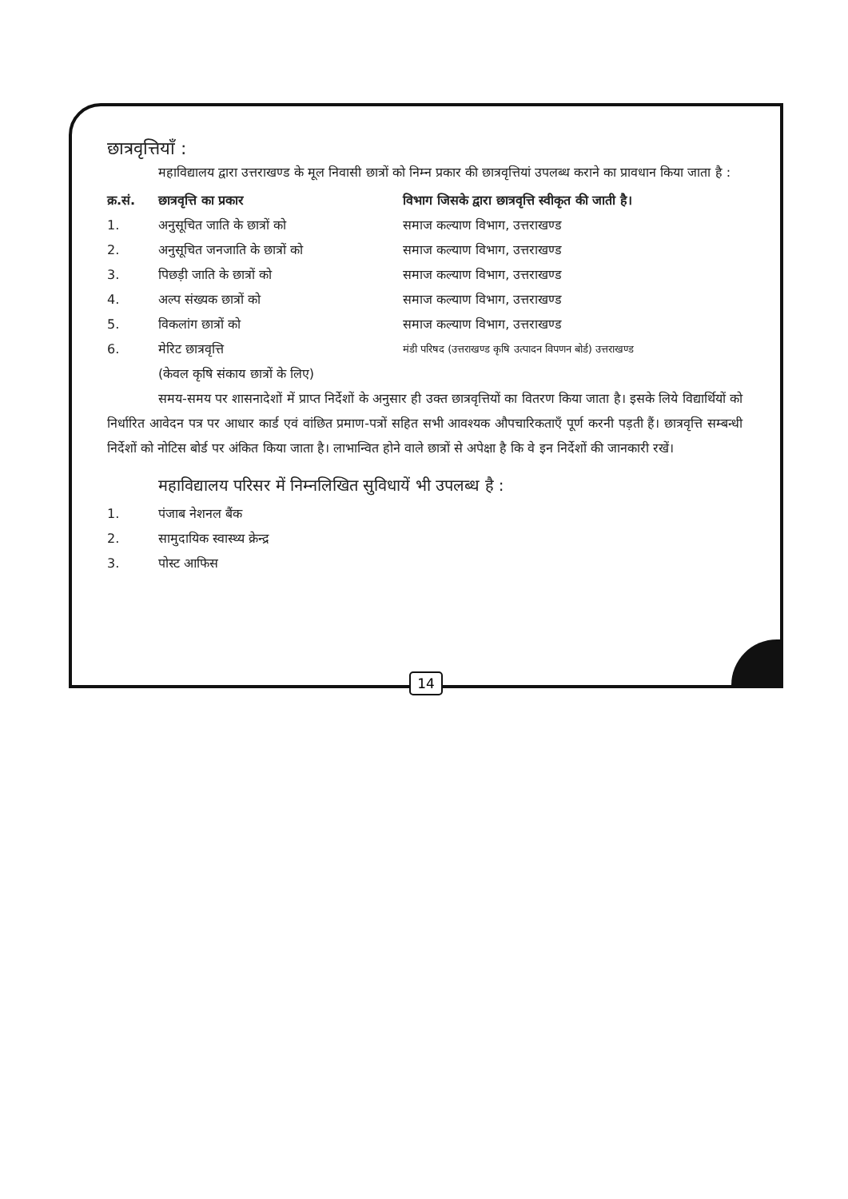छात्रवृत्तियाँ :
महाविद्यालय द्वारा उत्तराखण्ड के मूल निवासी छात्रों को निम्न प्रकार की छात्रवृत्तियां उपलब्ध कराने का प्रावधान किया जाता है :
| क्र.सं. | छात्रवृत्ति का प्रकार | विभाग जिसके द्वारा छात्रवृत्ति स्वीकृत की जाती है। |
| --- | --- | --- |
| 1. | अनुसूचित जाति के छात्रों को | समाज कल्याण विभाग, उत्तराखण्ड |
| 2. | अनुसूचित जनजाति के छात्रों को | समाज कल्याण विभाग, उत्तराखण्ड |
| 3. | पिछड़ी जाति के छात्रों को | समाज कल्याण विभाग, उत्तराखण्ड |
| 4. | अल्प संख्यक छात्रों को | समाज कल्याण विभाग, उत्तराखण्ड |
| 5. | विकलांग छात्रों को | समाज कल्याण विभाग, उत्तराखण्ड |
| 6. | मेरिट छात्रवृत्ति (केवल कृषि संकाय छात्रों के लिए) | मंडी परिषद (उत्तराखण्ड कृषि उत्पादन विपणन बोर्ड) उत्तराखण्ड |
समय-समय पर शासनादेशों में प्राप्त निर्देशों के अनुसार ही उक्त छात्रवृत्तियों का वितरण किया जाता है। इसके लिये विद्यार्थियों को निर्धारित आवेदन पत्र पर आधार कार्ड एवं वांछित प्रमाण-पत्रों सहित सभी आवश्यक औपचारिकताएँ पूर्ण करनी पड़ती हैं। छात्रवृत्ति सम्बन्धी निर्देशों को नोटिस बोर्ड पर अंकित किया जाता है। लाभान्वित होने वाले छात्रों से अपेक्षा है कि वे इन निर्देशों की जानकारी रखें।
महाविद्यालय परिसर में निम्नलिखित सुविधायें भी उपलब्ध है :
| 1. | पंजाब नेशनल बैंक |
| 2. | सामुदायिक स्वास्थ्य क्रेन्द्र |
| 3. | पोस्ट आफिस |
14